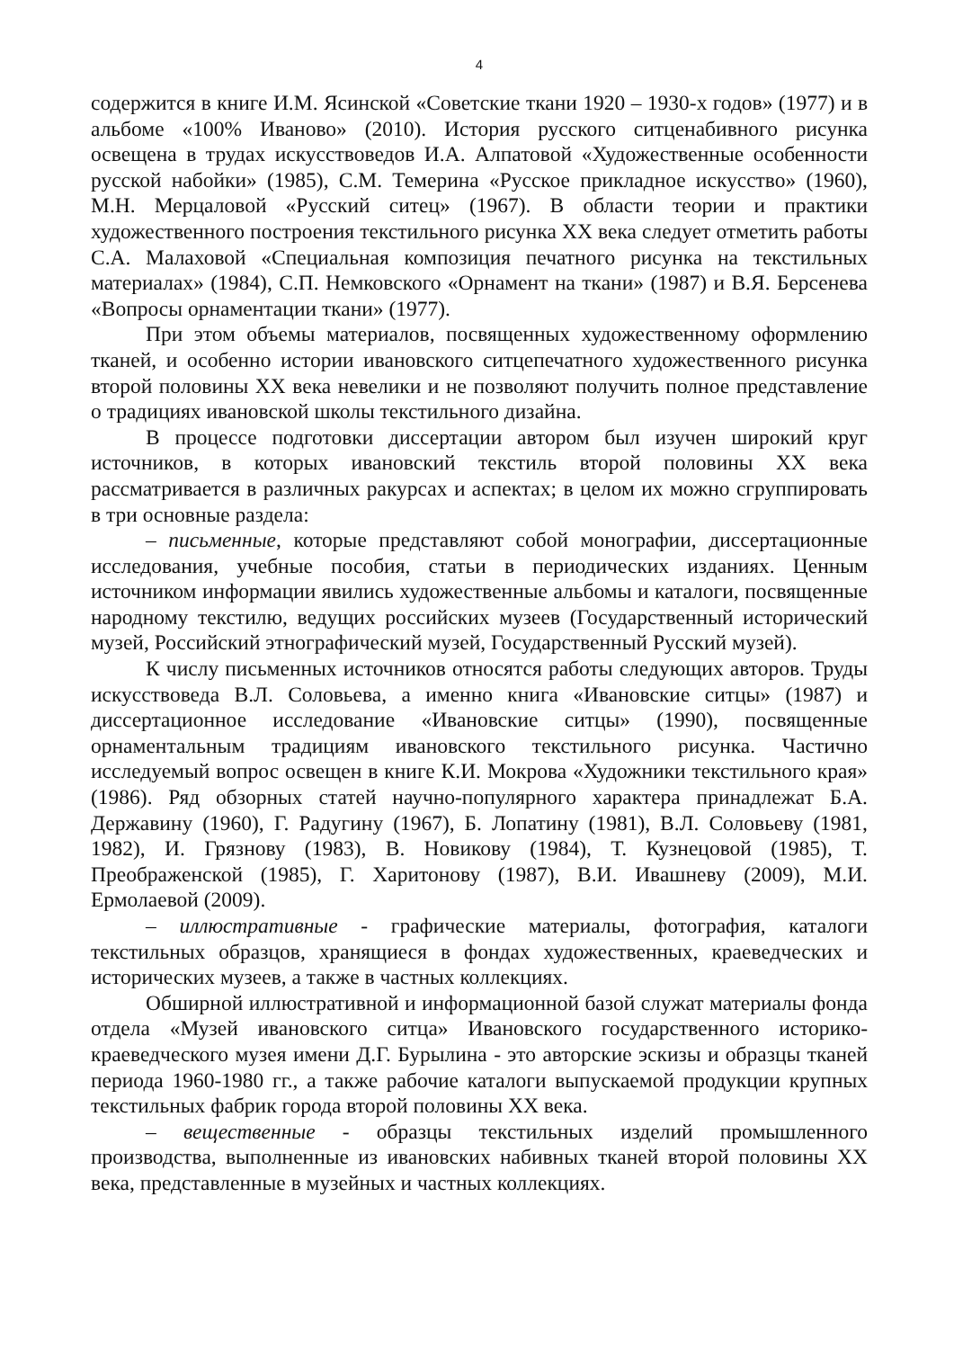4
содержится в книге И.М. Ясинской «Советские ткани 1920 – 1930-х годов» (1977) и в альбоме «100% Иваново» (2010). История русского ситценабивного рисунка освещена в трудах искусствоведов И.А. Алпатовой «Художественные особенности русской набойки» (1985), С.М. Темерина «Русское прикладное искусство» (1960), М.Н. Мерцаловой «Русский ситец» (1967). В области теории и практики художественного построения текстильного рисунка XX века следует отметить работы С.А. Малаховой «Специальная композиция печатного рисунка на текстильных материалах» (1984), С.П. Немковского «Орнамент на ткани» (1987) и В.Я. Берсенева «Вопросы орнаментации ткани» (1977).
При этом объемы материалов, посвященных художественному оформлению тканей, и особенно истории ивановского ситцепечатного художественного рисунка второй половины XX века невелики и не позволяют получить полное представление о традициях ивановской школы текстильного дизайна.
В процессе подготовки диссертации автором был изучен широкий круг источников, в которых ивановский текстиль второй половины XX века рассматривается в различных ракурсах и аспектах; в целом их можно сгруппировать в три основные раздела:
– письменные, которые представляют собой монографии, диссертационные исследования, учебные пособия, статьи в периодических изданиях. Ценным источником информации явились художественные альбомы и каталоги, посвященные народному текстилю, ведущих российских музеев (Государственный исторический музей, Российский этнографический музей, Государственный Русский музей).
К числу письменных источников относятся работы следующих авторов. Труды искусствоведа В.Л. Соловьева, а именно книга «Ивановские ситцы» (1987) и диссертационное исследование «Ивановские ситцы» (1990), посвященные орнаментальным традициям ивановского текстильного рисунка. Частично исследуемый вопрос освещен в книге К.И. Мокрова «Художники текстильного края» (1986). Ряд обзорных статей научно-популярного характера принадлежат Б.А. Державину (1960), Г. Радугину (1967), Б. Лопатину (1981), В.Л. Соловьеву (1981, 1982), И. Грязнову (1983), В. Новикову (1984), Т. Кузнецовой (1985), Т. Преображенской (1985), Г. Харитонову (1987), В.И. Ивашневу (2009), М.И. Ермолаевой (2009).
– иллюстративные - графические материалы, фотография, каталоги текстильных образцов, хранящиеся в фондах художественных, краеведческих и исторических музеев, а также в частных коллекциях.
Обширной иллюстративной и информационной базой служат материалы фонда отдела «Музей ивановского ситца» Ивановского государственного историко-краеведческого музея имени Д.Г. Бурылина - это авторские эскизы и образцы тканей периода 1960-1980 гг., а также рабочие каталоги выпускаемой продукции крупных текстильных фабрик города второй половины XX века.
– вещественные - образцы текстильных изделий промышленного производства, выполненные из ивановских набивных тканей второй половины XX века, представленные в музейных и частных коллекциях.